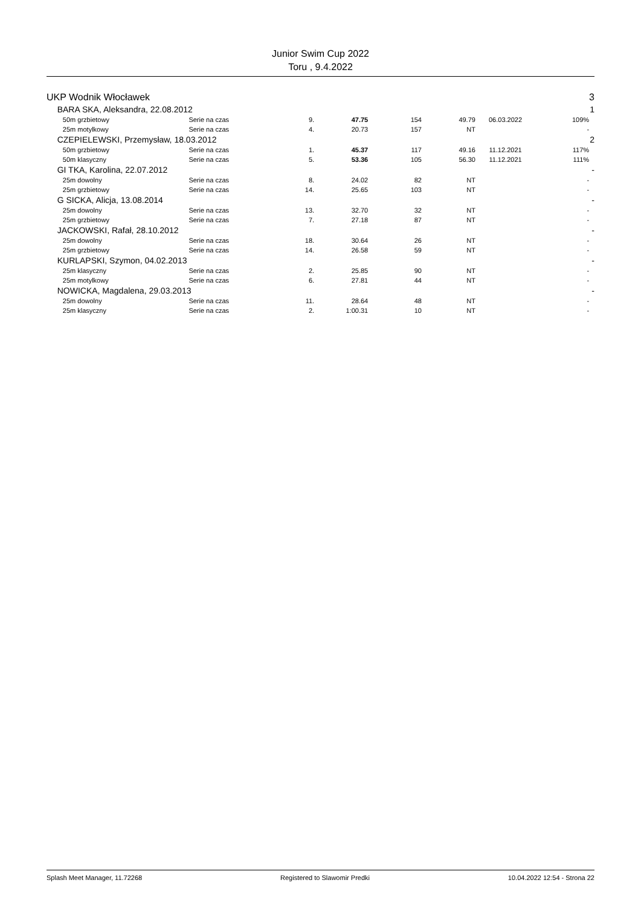Junior Swim Cup 2022
Toru , 9.4.2022
| UKP Wodnik Włocławek | | | | | | | | | 3 |
| | BARA SKA, Aleksandra, 22.08.2012 | | | | | | | | 1 |
| | 50m grzbietowy | Serie na czas | 9. | 47.75 | 154 | 49.79 | 06.03.2022 | 109% | |
| | 25m motylkowy | Serie na czas | 4. | 20.73 | 157 | NT | | - | |
| | CZEPIELEWSKI, Przemysław, 18.03.2012 | | | | | | | | 2 |
| | 50m grzbietowy | Serie na czas | 1. | 45.37 | 117 | 49.16 | 11.12.2021 | 117% | |
| | 50m klasyczny | Serie na czas | 5. | 53.36 | 105 | 56.30 | 11.12.2021 | 111% | |
| | GI TKA, Karolina, 22.07.2012 | | | | | | | | - |
| | 25m dowolny | Serie na czas | 8. | 24.02 | 82 | NT | | - | |
| | 25m grzbietowy | Serie na czas | 14. | 25.65 | 103 | NT | | - | |
| | G SICKA, Alicja, 13.08.2014 | | | | | | | | - |
| | 25m dowolny | Serie na czas | 13. | 32.70 | 32 | NT | | - | |
| | 25m grzbietowy | Serie na czas | 7. | 27.18 | 87 | NT | | - | |
| | JACKOWSKI, Rafał, 28.10.2012 | | | | | | | | - |
| | 25m dowolny | Serie na czas | 18. | 30.64 | 26 | NT | | - | |
| | 25m grzbietowy | Serie na czas | 14. | 26.58 | 59 | NT | | - | |
| | KURLAPSKI, Szymon, 04.02.2013 | | | | | | | | - |
| | 25m klasyczny | Serie na czas | 2. | 25.85 | 90 | NT | | - | |
| | 25m motylkowy | Serie na czas | 6. | 27.81 | 44 | NT | | - | |
| | NOWICKA, Magdalena, 29.03.2013 | | | | | | | | - |
| | 25m dowolny | Serie na czas | 11. | 28.64 | 48 | NT | | - | |
| | 25m klasyczny | Serie na czas | 2. | 1:00.31 | 10 | NT | | - | |
Splash Meet Manager, 11.72268 Registered to Slawomir Predki 10.04.2022 12:54 - Strona 22